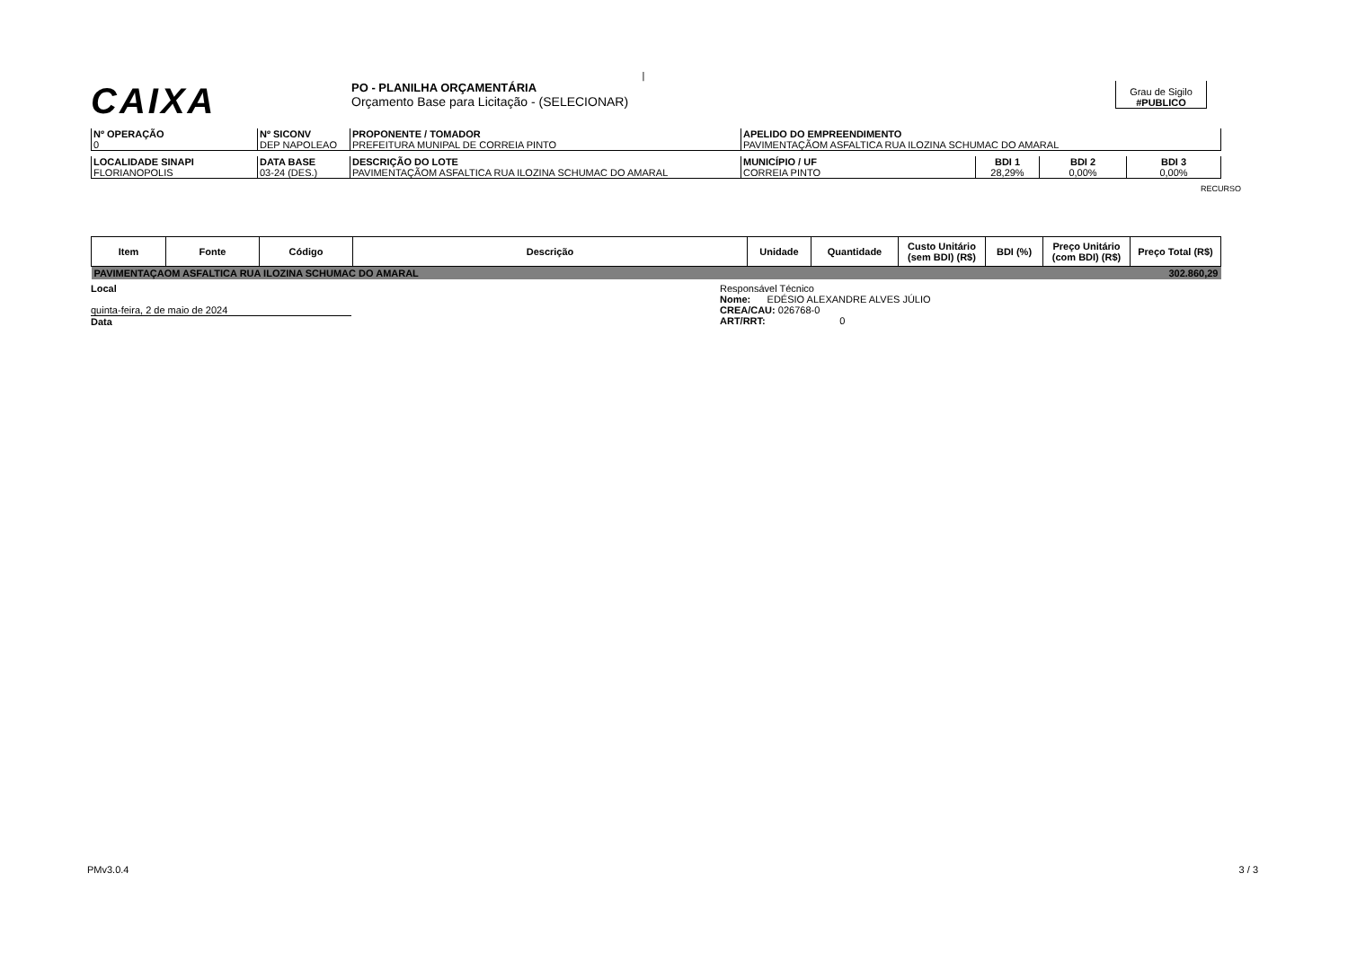|
CAIXA PO - PLANILHA ORÇAMENTÁRIA
Orçamento Base para Licitação - (SELECIONAR) Grau de Sigilo
#PUBLICO
| Nº OPERAÇÃO 0 | Nº SICONV DEP NAPOLEAO | PROPONENTE / TOMADOR PREFEITURA MUNIPAL DE CORREIA PINTO | APELIDO DO EMPREENDIMENTO PAVIMENTAÇÃOM ASFALTICA RUA ILOZINA SCHUMAC DO AMARAL |
| LOCALIDADE SINAPI FLORIANOPOLIS | DATA BASE 03-24 (DES.) | DESCRIÇÃO DO LOTE PAVIMENTAÇÃOM ASFALTICA RUA ILOZINA SCHUMAC DO AMARAL | MUNICÍPIO / UF CORREIA PINTO | BDI 1 28,29% | BDI 2 0,00% | BDI 3 0,00% |
RECURSO
| Item | Fonte | Código | Descrição | Unidade | Quantidade | Custo Unitário (sem BDI) (R$) | BDI (%) | Preço Unitário (com BDI) (R$) | Preço Total (R$) |
| --- | --- | --- | --- | --- | --- | --- | --- | --- | --- |
| PAVIMENTAÇAOM ASFALTICA RUA ILOZINA SCHUMAC DO AMARAL | | | | | | | | | 302.860,29 |
Local
quinta-feira, 2 de maio de 2024
Data
Responsável Técnico
Nome: EDÉSIO ALEXANDRE ALVES JÚLIO
CREA/CAU: 026768-0
ART/RRT: 0
PMv3.0.4 3 / 3